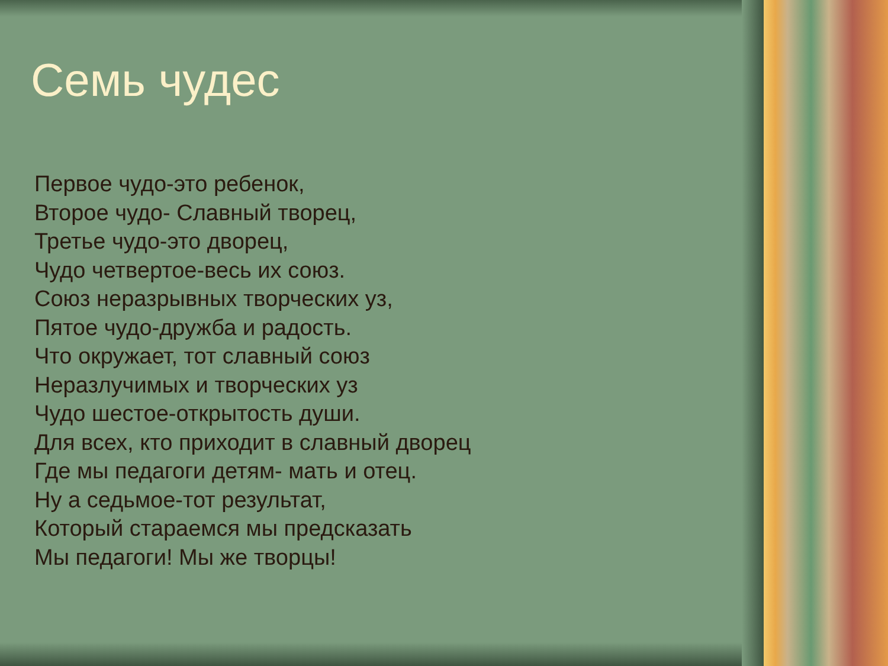Семь чудес
Первое чудо-это ребенок,
Второе чудо- Славный творец,
Третье чудо-это дворец,
Чудо четвертое-весь их союз.
Союз неразрывных творческих уз,
Пятое чудо-дружба и радость.
Что окружает, тот славный союз
Неразлучимых и творческих уз
Чудо шестое-открытость души.
Для всех, кто приходит в славный дворец
Где мы педагоги детям- мать и отец.
Ну а седьмое-тот результат,
Который стараемся мы предсказать
Мы педагоги! Мы же творцы!